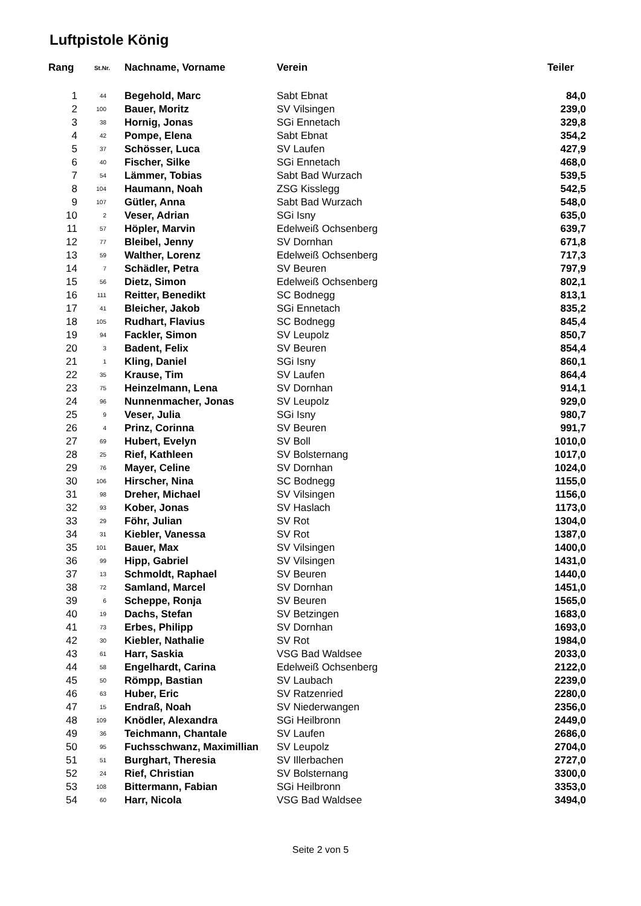Luftpistole König
| Rang | St.Nr. | Nachname, Vorname | Verein | Teiler |
| --- | --- | --- | --- | --- |
| 1 | 44 | Begehold, Marc | Sabt Ebnat | 84,0 |
| 2 | 100 | Bauer, Moritz | SV Vilsingen | 239,0 |
| 3 | 38 | Hornig, Jonas | SGi Ennetach | 329,8 |
| 4 | 42 | Pompe, Elena | Sabt Ebnat | 354,2 |
| 5 | 37 | Schösser, Luca | SV Laufen | 427,9 |
| 6 | 40 | Fischer, Silke | SGi Ennetach | 468,0 |
| 7 | 54 | Lämmer, Tobias | Sabt Bad Wurzach | 539,5 |
| 8 | 104 | Haumann, Noah | ZSG Kisslegg | 542,5 |
| 9 | 107 | Gütler, Anna | Sabt Bad Wurzach | 548,0 |
| 10 | 2 | Veser, Adrian | SGi Isny | 635,0 |
| 11 | 57 | Höpler, Marvin | Edelweiß Ochsenberg | 639,7 |
| 12 | 77 | Bleibel, Jenny | SV Dornhan | 671,8 |
| 13 | 59 | Walther, Lorenz | Edelweiß Ochsenberg | 717,3 |
| 14 | 7 | Schädler, Petra | SV Beuren | 797,9 |
| 15 | 56 | Dietz, Simon | Edelweiß Ochsenberg | 802,1 |
| 16 | 111 | Reitter, Benedikt | SC Bodnegg | 813,1 |
| 17 | 41 | Bleicher, Jakob | SGi Ennetach | 835,2 |
| 18 | 105 | Rudhart, Flavius | SC Bodnegg | 845,4 |
| 19 | 94 | Fackler, Simon | SV Leupolz | 850,7 |
| 20 | 3 | Badent, Felix | SV Beuren | 854,4 |
| 21 | 1 | Kling, Daniel | SGi Isny | 860,1 |
| 22 | 35 | Krause, Tim | SV Laufen | 864,4 |
| 23 | 75 | Heinzelmann, Lena | SV Dornhan | 914,1 |
| 24 | 96 | Nunnenmacher, Jonas | SV Leupolz | 929,0 |
| 25 | 9 | Veser, Julia | SGi Isny | 980,7 |
| 26 | 4 | Prinz, Corinna | SV Beuren | 991,7 |
| 27 | 69 | Hubert, Evelyn | SV Boll | 1010,0 |
| 28 | 25 | Rief, Kathleen | SV Bolsternang | 1017,0 |
| 29 | 76 | Mayer, Celine | SV Dornhan | 1024,0 |
| 30 | 106 | Hirscher, Nina | SC Bodnegg | 1155,0 |
| 31 | 98 | Dreher, Michael | SV Vilsingen | 1156,0 |
| 32 | 93 | Kober, Jonas | SV Haslach | 1173,0 |
| 33 | 29 | Föhr, Julian | SV Rot | 1304,0 |
| 34 | 31 | Kiebler, Vanessa | SV Rot | 1387,0 |
| 35 | 101 | Bauer, Max | SV Vilsingen | 1400,0 |
| 36 | 99 | Hipp, Gabriel | SV Vilsingen | 1431,0 |
| 37 | 13 | Schmoldt, Raphael | SV Beuren | 1440,0 |
| 38 | 72 | Samland, Marcel | SV Dornhan | 1451,0 |
| 39 | 6 | Scheppe, Ronja | SV Beuren | 1565,0 |
| 40 | 19 | Dachs, Stefan | SV Betzingen | 1683,0 |
| 41 | 73 | Erbes, Philipp | SV Dornhan | 1693,0 |
| 42 | 30 | Kiebler, Nathalie | SV Rot | 1984,0 |
| 43 | 61 | Harr, Saskia | VSG Bad Waldsee | 2033,0 |
| 44 | 58 | Engelhardt, Carina | Edelweiß Ochsenberg | 2122,0 |
| 45 | 50 | Römpp, Bastian | SV Laubach | 2239,0 |
| 46 | 63 | Huber, Eric | SV Ratzenried | 2280,0 |
| 47 | 15 | Endraß, Noah | SV Niederwangen | 2356,0 |
| 48 | 109 | Knödler, Alexandra | SGi Heilbronn | 2449,0 |
| 49 | 36 | Teichmann, Chantale | SV Laufen | 2686,0 |
| 50 | 95 | Fuchsschwanz, Maximillian | SV Leupolz | 2704,0 |
| 51 | 51 | Burghart, Theresia | SV Illerbachen | 2727,0 |
| 52 | 24 | Rief, Christian | SV Bolsternang | 3300,0 |
| 53 | 108 | Bittermann, Fabian | SGi Heilbronn | 3353,0 |
| 54 | 60 | Harr, Nicola | VSG Bad Waldsee | 3494,0 |
Seite 2 von 5